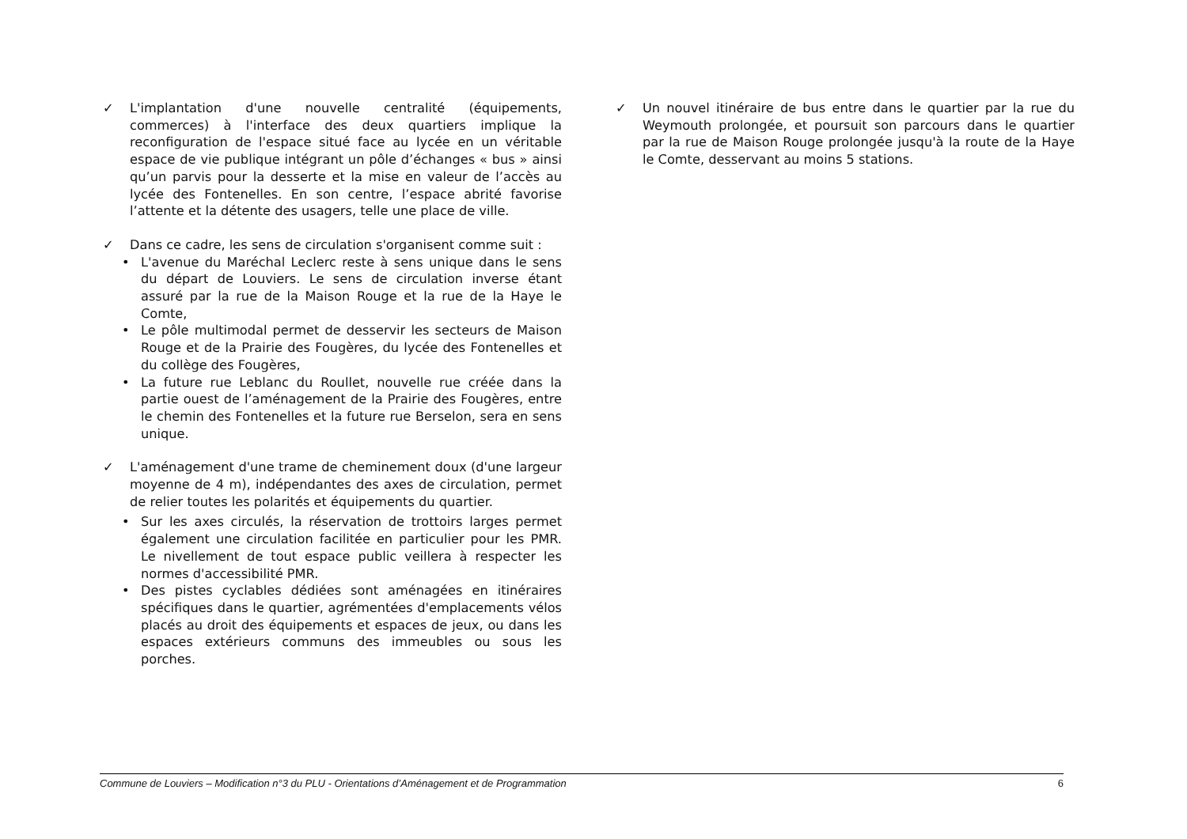✓ L'implantation d'une nouvelle centralité (équipements, commerces) à l'interface des deux quartiers implique la reconfiguration de l'espace situé face au lycée en un véritable espace de vie publique intégrant un pôle d’échanges « bus » ainsi qu’un parvis pour la desserte et la mise en valeur de l’accès au lycée des Fontenelles. En son centre, l’espace abrité favorise l’attente et la détente des usagers, telle une place de ville.
✓ Dans ce cadre, les sens de circulation s'organisent comme suit :
• L'avenue du Maréchal Leclerc reste à sens unique dans le sens du départ de Louviers. Le sens de circulation inverse étant assuré par la rue de la Maison Rouge et la rue de la Haye le Comte,
• Le pôle multimodal permet de desservir les secteurs de Maison Rouge et de la Prairie des Fougères, du lycée des Fontenelles et du collège des Fougères,
• La future rue Leblanc du Roullet, nouvelle rue créée dans la partie ouest de l’aménagement de la Prairie des Fougères, entre le chemin des Fontenelles et la future rue Berselon, sera en sens unique.
✓ L'aménagement d'une trame de cheminement doux (d'une largeur moyenne de 4 m), indépendantes des axes de circulation, permet de relier toutes les polarités et équipements du quartier.
• Sur les axes circulés, la réservation de trottoirs larges permet également une circulation facilitée en particulier pour les PMR. Le nivellement de tout espace public veillera à respecter les normes d'accessibilité PMR.
• Des pistes cyclables dédiées sont aménagées en itinéraires spécifiques dans le quartier, agrémentées d'emplacements vélos placés au droit des équipements et espaces de jeux, ou dans les espaces extérieurs communs des immeubles ou sous les porches.
✓ Un nouvel itinéraire de bus entre dans le quartier par la rue du Weymouth prolongée, et poursuit son parcours dans le quartier par la rue de Maison Rouge prolongée jusqu'à la route de la Haye le Comte, desservant au moins 5 stations.
Commune de Louviers – Modification n°3 du PLU - Orientations d’Aménagement et de Programmation 6